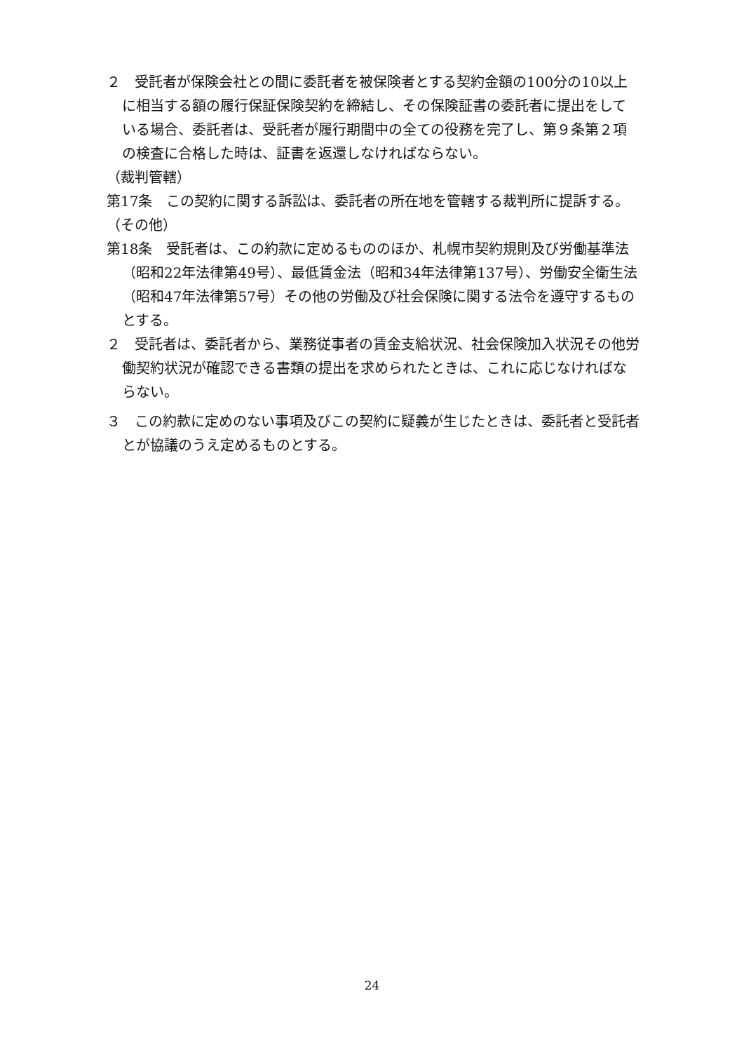２　受託者が保険会社との間に委託者を被保険者とする契約金額の100分の10以上に相当する額の履行保証保険契約を締結し、その保険証書の委託者に提出をしている場合、委託者は、受託者が履行期間中の全ての役務を完了し、第９条第２項の検査に合格した時は、証書を返還しなければならない。
（裁判管轄）
第17条　この契約に関する訴訟は、委託者の所在地を管轄する裁判所に提訴する。
（その他）
第18条　受託者は、この約款に定めるもののほか、札幌市契約規則及び労働基準法（昭和22年法律第49号）、最低賃金法（昭和34年法律第137号）、労働安全衛生法（昭和47年法律第57号）その他の労働及び社会保険に関する法令を遵守するものとする。
２　受託者は、委託者から、業務従事者の賃金支給状況、社会保険加入状況その他労働契約状況が確認できる書類の提出を求められたときは、これに応じなければならない。
３　この約款に定めのない事項及びこの契約に疑義が生じたときは、委託者と受託者とが協議のうえ定めるものとする。
24